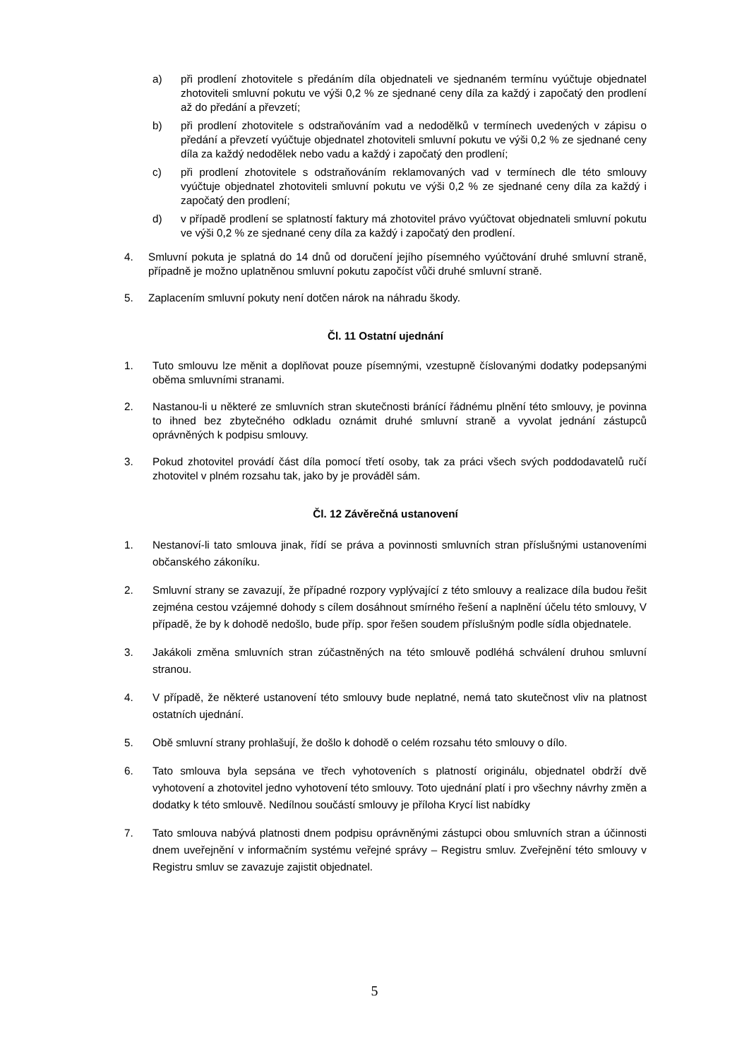a) při prodlení zhotovitele s předáním díla objednateli ve sjednaném termínu vyúčtuje objednatel zhotoviteli smluvní pokutu ve výši 0,2 % ze sjednané ceny díla za každý i započatý den prodlení až do předání a převzetí;
b) při prodlení zhotovitele s odstraňováním vad a nedodělků v termínech uvedených v zápisu o předání a převzetí vyúčtuje objednatel zhotoviteli smluvní pokutu ve výši 0,2 % ze sjednané ceny díla za každý nedodělek nebo vadu a každý i započatý den prodlení;
c) při prodlení zhotovitele s odstraňováním reklamovaných vad v termínech dle této smlouvy vyúčtuje objednatel zhotoviteli smluvní pokutu ve výši 0,2 % ze sjednané ceny díla za každý i započatý den prodlení;
d) v případě prodlení se splatností faktury má zhotovitel právo vyúčtovat objednateli smluvní pokutu ve výši 0,2 % ze sjednané ceny díla za každý i započatý den prodlení.
4. Smluvní pokuta je splatná do 14 dnů od doručení jejího písemného vyúčtování druhé smluvní straně, případně je možno uplatněnou smluvní pokutu započíst vůči druhé smluvní straně.
5. Zaplacením smluvní pokuty není dotčen nárok na náhradu škody.
Čl. 11 Ostatní ujednání
1. Tuto smlouvu lze měnit a doplňovat pouze písemnými, vzestupně číslovanými dodatky podepsanými oběma smluvními stranami.
2. Nastanou-li u některé ze smluvních stran skutečnosti bránící řádnému plnění této smlouvy, je povinna to ihned bez zbytečného odkladu oznámit druhé smluvní straně a vyvolat jednání zástupců oprávněných k podpisu smlouvy.
3. Pokud zhotovitel provádí část díla pomocí třetí osoby, tak za práci všech svých poddodavatelů ručí zhotovitel v plném rozsahu tak, jako by je prováděl sám.
Čl. 12 Závěrečná ustanovení
1. Nestanoví-li tato smlouva jinak, řídí se práva a povinnosti smluvních stran příslušnými ustanoveními občanského zákoníku.
2. Smluvní strany se zavazují, že případné rozpory vyplývající z této smlouvy a realizace díla budou řešit zejména cestou vzájemné dohody s cílem dosáhnout smírného řešení a naplnění účelu této smlouvy, V případě, že by k dohodě nedošlo, bude příp. spor řešen soudem příslušným podle sídla objednatele.
3. Jakákoli změna smluvních stran zúčastněných na této smlouvě podléhá schválení druhou smluvní stranou.
4. V případě, že některé ustanovení této smlouvy bude neplatné, nemá tato skutečnost vliv na platnost ostatních ujednání.
5. Obě smluvní strany prohlašují, že došlo k dohodě o celém rozsahu této smlouvy o dílo.
6. Tato smlouva byla sepsána ve třech vyhotoveních s platností originálu, objednatel obdrží dvě vyhotovení a zhotovitel jedno vyhotovení této smlouvy. Toto ujednání platí i pro všechny návrhy změn a dodatky k této smlouvě. Nedílnou součástí smlouvy je příloha Krycí list nabídky
7. Tato smlouva nabývá platnosti dnem podpisu oprávněnými zástupci obou smluvních stran a účinnosti dnem uveřejnění v informačním systému veřejné správy – Registru smluv. Zveřejnění této smlouvy v Registru smluv se zavazuje zajistit objednatel.
5